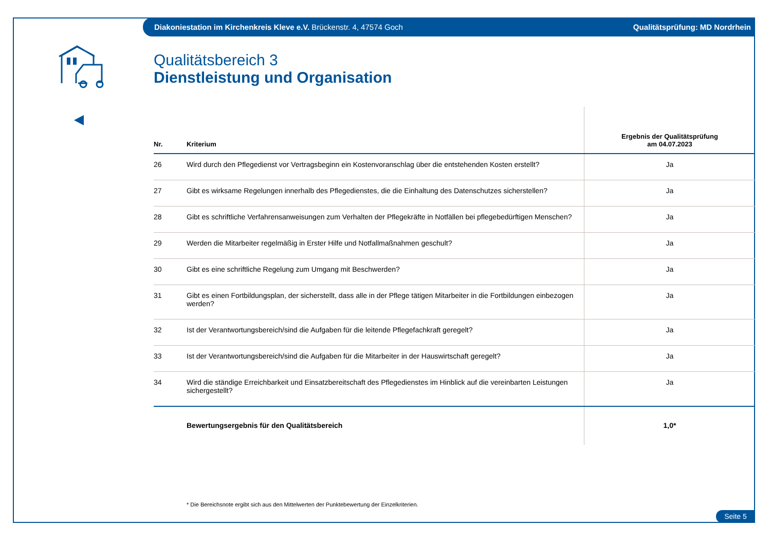Diakoniestation im Kirchenkreis Kleve e.V. Brückenstr. 4, 47574 Goch Qualitätsprüfung: MD Nordrhein
Qualitätsbereich 3
Dienstleistung und Organisation
| Nr. | Kriterium | Ergebnis der Qualitätsprüfung am 04.07.2023 |
| --- | --- | --- |
| 26 | Wird durch den Pflegedienst vor Vertragsbeginn ein Kostenvoranschlag über die entstehenden Kosten erstellt? | Ja |
| 27 | Gibt es wirksame Regelungen innerhalb des Pflegedienstes, die die Einhaltung des Datenschutzes sicherstellen? | Ja |
| 28 | Gibt es schriftliche Verfahrensanweisungen zum Verhalten der Pflegekräfte in Notfällen bei pflegebedürftigen Menschen? | Ja |
| 29 | Werden die Mitarbeiter regelmäßig in Erster Hilfe und Notfallmaßnahmen geschult? | Ja |
| 30 | Gibt es eine schriftliche Regelung zum Umgang mit Beschwerden? | Ja |
| 31 | Gibt es einen Fortbildungsplan, der sicherstellt, dass alle in der Pflege tätigen Mitarbeiter in die Fortbildungen einbezogen werden? | Ja |
| 32 | Ist der Verantwortungsbereich/sind die Aufgaben für die leitende Pflegefachkraft geregelt? | Ja |
| 33 | Ist der Verantwortungsbereich/sind die Aufgaben für die Mitarbeiter in der Hauswirtschaft geregelt? | Ja |
| 34 | Wird die ständige Erreichbarkeit und Einsatzbereitschaft des Pflegedienstes im Hinblick auf die vereinbarten Leistungen sichergestellt? | Ja |
| | Bewertungsergebnis für den Qualitätsbereich | 1,0* |
* Die Bereichsnote ergibt sich aus den Mittelwerten der Punktebewertung der Einzelkriterien.
Seite 5